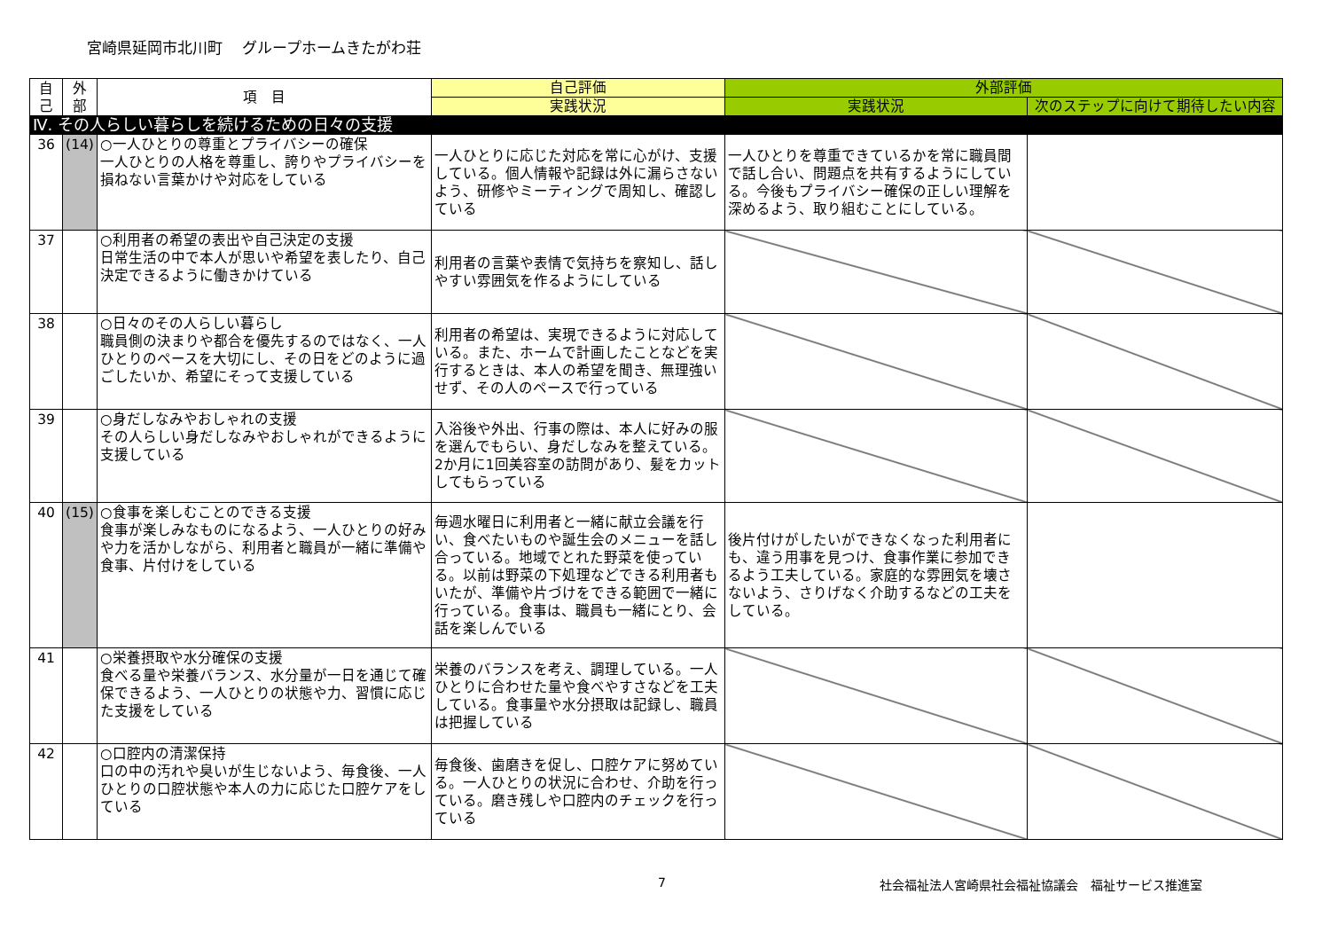宮崎県延岡市北川町　 グループホームきたがわ荘
| 自 己 | 外 部 | 項 目 | 自己評価 | 外部評価 | |
| --- | --- | --- | --- | --- | --- |
| | | | 実践状況 | 実践状況 | 次のステップに向けて期待したい内容 |
| Ⅳ. その人らしい暮らしを続けるための日々の支援 | | | | | |
| 36 | (14) | ○一人ひとりの尊重とプライバシーの確保 一人ひとりの人格を尊重し、誇りやプライバシーを損ねない言葉かけや対応をしている | 一人ひとりに応じた対応を常に心がけ、支援している。個人情報や記録は外に漏らさないよう、研修やミーティングで周知し、確認している | 一人ひとりを尊重できているかを常に職員間で話し合い、問題点を共有するようにしている。今後もプライバシー確保の正しい理解を深めるよう、取り組むことにしている。 | |
| 37 | | ○利用者の希望の表出や自己決定の支援 日常生活の中で本人が思いや希望を表したり、自己決定できるように働きかけている | 利用者の言葉や表情で気持ちを察知し、話しやすい雰囲気を作るようにしている | | |
| 38 | | ○日々のその人らしい暮らし 職員側の決まりや都合を優先するのではなく、一人ひとりのペースを大切にし、その日をどのように過ごしたいか、希望にそって支援している | 利用者の希望は、実現できるように対応している。また、ホームで計画したことなどを実行するときは、本人の希望を聞き、無理強いせず、その人のペースで行っている | | |
| 39 | | ○身だしなみやおしゃれの支援 その人らしい身だしなみやおしゃれができるように支援している | 入浴後や外出、行事の際は、本人に好みの服を選んでもらい、身だしなみを整えている。2か月に1回美容室の訪問があり、髪をカットしてもらっている | | |
| 40 | (15) | ○食事を楽しむことのできる支援 食事が楽しみなものになるよう、一人ひとりの好みや力を活かしながら、利用者と職員が一緒に準備や食事、片付けをしている | 毎週水曜日に利用者と一緒に献立会議を行い、食べたいものや誕生会のメニューを話し合っている。地域でとれた野菜を使っている。以前は野菜の下処理などできる利用者もいたが、準備や片づけをできる範囲で一緒に行っている。食事は、職員も一緒にとり、会話を楽しんでいる | 後片付けがしたいができなくなった利用者にも、違う用事を見つけ、食事作業に参加できるよう工夫している。家庭的な雰囲気を壊さないよう、さりげなく介助するなどの工夫をしている。 | |
| 41 | | ○栄養摂取や水分確保の支援 食べる量や栄養バランス、水分量が一日を通じて確保できるよう、一人ひとりの状態や力、習慣に応じた支援をしている | 栄養のバランスを考え、調理している。一人ひとりに合わせた量や食べやすさなどを工夫している。食事量や水分摂取は記録し、職員は把握している | | |
| 42 | | ○口腔内の清潔保持 口の中の汚れや臭いが生じないよう、毎食後、一人ひとりの口腔状態や本人の力に応じた口腔ケアをしている | 毎食後、歯磨きを促し、口腔ケアに努めている。一人ひとりの状況に合わせ、介助を行っている。磨き残しや口腔内のチェックを行っている | | |
7 社会福祉法人宮崎県社会福祉協議会　福祉サービス推進室